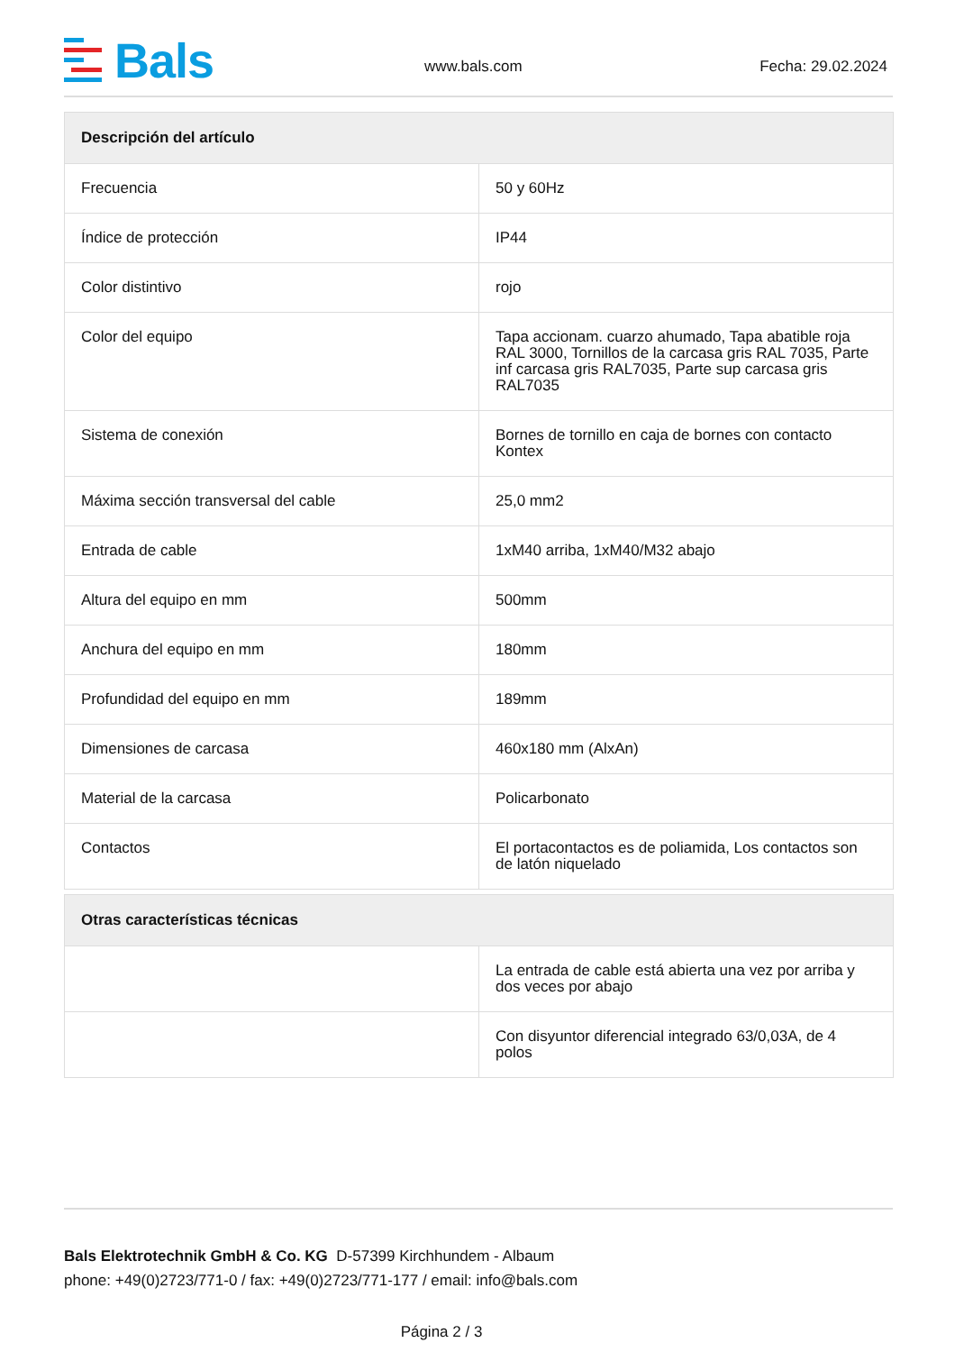Bals
www.bals.com Fecha: 29.02.2024
| Descripción del artículo | |
| --- | --- |
| Frecuencia | 50 y 60Hz |
| Índice de protección | IP44 |
| Color distintivo | rojo |
| Color del equipo | Tapa accionam. cuarzo ahumado, Tapa abatible roja RAL 3000, Tornillos de la carcasa gris RAL 7035, Parte inf carcasa gris RAL7035, Parte sup carcasa gris RAL7035 |
| Sistema de conexión | Bornes de tornillo en caja de bornes con contacto Kontex |
| Máxima sección transversal del cable | 25,0 mm2 |
| Entrada de cable | 1xM40 arriba, 1xM40/M32 abajo |
| Altura del equipo en mm | 500mm |
| Anchura del equipo en mm | 180mm |
| Profundidad del equipo en mm | 189mm |
| Dimensiones de carcasa | 460x180 mm (AlxAn) |
| Material de la carcasa | Policarbonato |
| Contactos | El portacontactos es de poliamida, Los contactos son de latón niquelado |
| Otras características técnicas | |
| --- | --- |
| | La entrada de cable está abierta una vez por arriba y dos veces por abajo |
| | Con disyuntor diferencial integrado 63/0,03A, de 4 polos |
Bals Elektrotechnik GmbH & Co. KG D-57399 Kirchhundem - Albaum
phone: +49(0)2723/771-0 / fax: +49(0)2723/771-177 / email: info@bals.com
Página 2 / 3